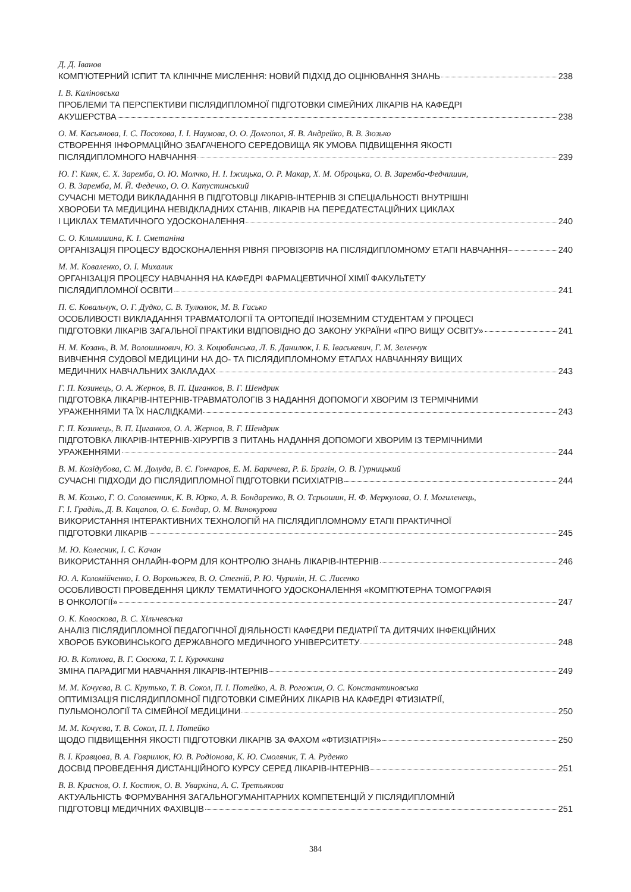Д. Д. Іванов
КОМП’ЮТЕРНИЙ ІСПИТ ТА КЛІНІЧНЕ МИСЛЕННЯ: НОВИЙ ПІДХІД ДО ОЦІНЮВАННЯ ЗНАНЬ 238
І. В. Каліновська
ПРОБЛЕМИ ТА ПЕРСПЕКТИВИ ПІСЛЯДИПЛОМНОЇ ПІДГОТОВКИ СІМЕЙНИХ ЛІКАРІВ НА КАФЕДРІ
АКУШЕРСТВА 238
О. М. Касьянова, І. С. Посохова, І. І. Наумова, О. О. Долгопол, Я. В. Андрейко, В. В. Зюзько
СТВОРЕННЯ ІНФОРМАЦІЙНО ЗБАГАЧЕНОГО СЕРЕДОВИЩА ЯК УМОВА ПІДВИЩЕННЯ ЯКОСТІ
ПІСЛЯДИПЛОМНОГО НАВЧАННЯ 239
Ю. Г. Кияк, Є. Х. Заремба, О. Ю. Молчко, Н. І. Іжицька, О. Р. Макар, Х. М. Оброцька, О. В. Заремба-Федчишин,
О. В. Заремба, М. Й. Федечко, О. О. Капустинський
СУЧАСНІ МЕТОДИ ВИКЛАДАННЯ В ПІДГОТОВЦІ ЛІКАРІВ-ІНТЕРНІВ ЗІ СПЕЦІАЛЬНОСТІ ВНУТРІШНІ
ХВОРОБИ ТА МЕДИЦИНА НЕВІДКЛАДНИХ СТАНІВ, ЛІКАРІВ НА ПЕРЕДАТЕСТАЦІЙНИХ ЦИКЛАХ
І ЦИКЛАХ ТЕМАТИЧНОГО УДОСКОНАЛЕННЯ 240
С. О. Климишина, К. І. Сметаніна
ОРГАНІЗАЦІЯ ПРОЦЕСУ ВДОСКОНАЛЕННЯ РІВНЯ ПРОВІЗОРІВ НА ПІСЛЯДИПЛОМНОМУ ЕТАПІ НАВЧАННЯ 240
М. М. Коваленко, О. І. Михалик
ОРГАНІЗАЦІЯ ПРОЦЕСУ НАВЧАННЯ НА КАФЕДРІ ФАРМАЦЕВТИЧНОЇ ХІМІЇ ФАКУЛЬТЕТУ
ПІСЛЯДИПЛОМНОЇ ОСВІТИ 241
П. Є. Ковальчук, О. Г. Дудко, С. В. Тулюлюк, М. В. Гасько
ОСОБЛИВОСТІ ВИКЛАДАННЯ ТРАВМАТОЛОГІЇ ТА ОРТОПЕДІЇ ІНОЗЕМНИМ СТУДЕНТАМ У ПРОЦЕСІ
ПІДГОТОВКИ ЛІКАРІВ ЗАГАЛЬНОЇ ПРАКТИКИ ВІДПОВІДНО ДО ЗАКОНУ УКРАЇНИ «ПРО ВИЩУ ОСВІТУ» 241
Н. М. Козань, В. М. Волошинович, Ю. З. Коцюбинська, Л. Б. Данилюк, І. Б. Іваськевич, Г. М. Зеленчук
ВИВЧЕННЯ СУДОВОЇ МЕДИЦИНИ НА ДО- ТА ПІСЛЯДИПЛОМНОМУ ЕТАПАХ НАВЧАННЯУ ВИЩИХ
МЕДИЧНИХ НАВЧАЛЬНИХ ЗАКЛАДАХ 243
Г. П. Козинець, О. А. Жернов, В. П. Циганков, В. Г. Шендрик
ПІДГОТОВКА ЛІКАРІВ-ІНТЕРНІВ-ТРАВМАТОЛОГІВ З НАДАННЯ ДОПОМОГИ ХВОРИМ ІЗ ТЕРМІЧНИМИ
УРАЖЕННЯМИ ТА ЇХ НАСЛІДКАМИ 243
Г. П. Козинець, В. П. Циганков, О. А. Жернов, В. Г. Шендрик
ПІДГОТОВКА ЛІКАРІВ-ІНТЕРНІВ-ХІРУРГІВ З ПИТАНЬ НАДАННЯ ДОПОМОГИ ХВОРИМ ІЗ ТЕРМІЧНИМИ
УРАЖЕННЯМИ 244
В. М. Козідубова, С. М. Долуда, В. Є. Гончаров, Е. М. Баричева, Р. Б. Брагін, О. В. Гурницький
СУЧАСНІ ПІДХОДИ ДО ПІСЛЯДИПЛОМНОЇ ПІДГОТОВКИ ПСИХІАТРІВ 244
В. М. Козько, Г. О. Соломенник, К. В. Юрко, А. В. Бондаренко, В. О. Тєрьошин, Н. Ф. Меркулова, О. І. Могиленець,
Г. І. Граділь, Д. В. Кацапов, О. Є. Бондар, О. М. Винокурова
ВИКОРИСТАННЯ ІНТЕРАКТИВНИХ ТЕХНОЛОГІЙ НА ПІСЛЯДИПЛОМНОМУ ЕТАПІ ПРАКТИЧНОЇ
ПІДГОТОВКИ ЛІКАРІВ 245
М. Ю. Колесник, І. С. Качан
ВИКОРИСТАННЯ ОНЛАЙН-ФОРМ ДЛЯ КОНТРОЛЮ ЗНАНЬ ЛІКАРІВ-ІНТЕРНІВ 246
Ю. А. Коломійченко, І. О. Вороньжев, В. О. Стегній, Р. Ю. Чурилін, Н. С. Лисенко
ОСОБЛИВОСТІ ПРОВЕДЕННЯ ЦИКЛУ ТЕМАТИЧНОГО УДОСКОНАЛЕННЯ «КОМП’ЮТЕРНА ТОМОГРАФІЯ
В ОНКОЛОГІЇ» 247
О. К. Колоскова, В. С. Хільчевська
АНАЛІЗ ПІСЛЯДИПЛОМНОЇ ПЕДАГОГІЧНОЇ ДІЯЛЬНОСТІ КАФЕДРИ ПЕДІАТРІЇ ТА ДИТЯЧИХ ІНФЕКЦІЙНИХ
ХВОРОБ БУКОВИНСЬКОГО ДЕРЖАВНОГО МЕДИЧНОГО УНІВЕРСИТЕТУ 248
Ю. В. Котлова, В. Г. Сюсюка, Т. І. Курочкина
ЗМІНА ПАРАДИГМИ НАВЧАННЯ ЛІКАРІВ-ІНТЕРНІВ 249
М. М. Кочуєва, В. С. Крутько, Т. В. Сокол, П. І. Потейко, А. В. Рогожин, О. С. Константиновська
ОПТИМІЗАЦІЯ ПІСЛЯДИПЛОМНОЇ ПІДГОТОВКИ СІМЕЙНИХ ЛІКАРІВ НА КАФЕДРІ ФТИЗІАТРІЇ,
ПУЛЬМОНОЛОГІЇ ТА СІМЕЙНОЇ МЕДИЦИНИ 250
М. М. Кочуєва, Т. В. Сокол, П. І. Потейко
ЩОДО ПІДВИЩЕННЯ ЯКОСТІ ПІДГОТОВКИ ЛІКАРІВ ЗА ФАХОМ «ФТИЗІАТРІЯ» 250
В. І. Кравцова, В. А. Гаврилюк, Ю. В. Родіонова, К. Ю. Смоляник, Т. А. Руденко
ДОСВІД ПРОВЕДЕННЯ ДИСТАНЦІЙНОГО КУРСУ СЕРЕД ЛІКАРІВ-ІНТЕРНІВ 251
В. В. Краснов, О. І. Костюк, О. В. Уваркіна, А. С. Третьякова
АКТУАЛЬНІСТЬ ФОРМУВАННЯ ЗАГАЛЬНОГУМАНІТАРНИХ КОМПЕТЕНЦІЙ У ПІСЛЯДИПЛОМНІЙ
ПІДГОТОВЦІ МЕДИЧНИХ ФАХІВЦІВ 251
384